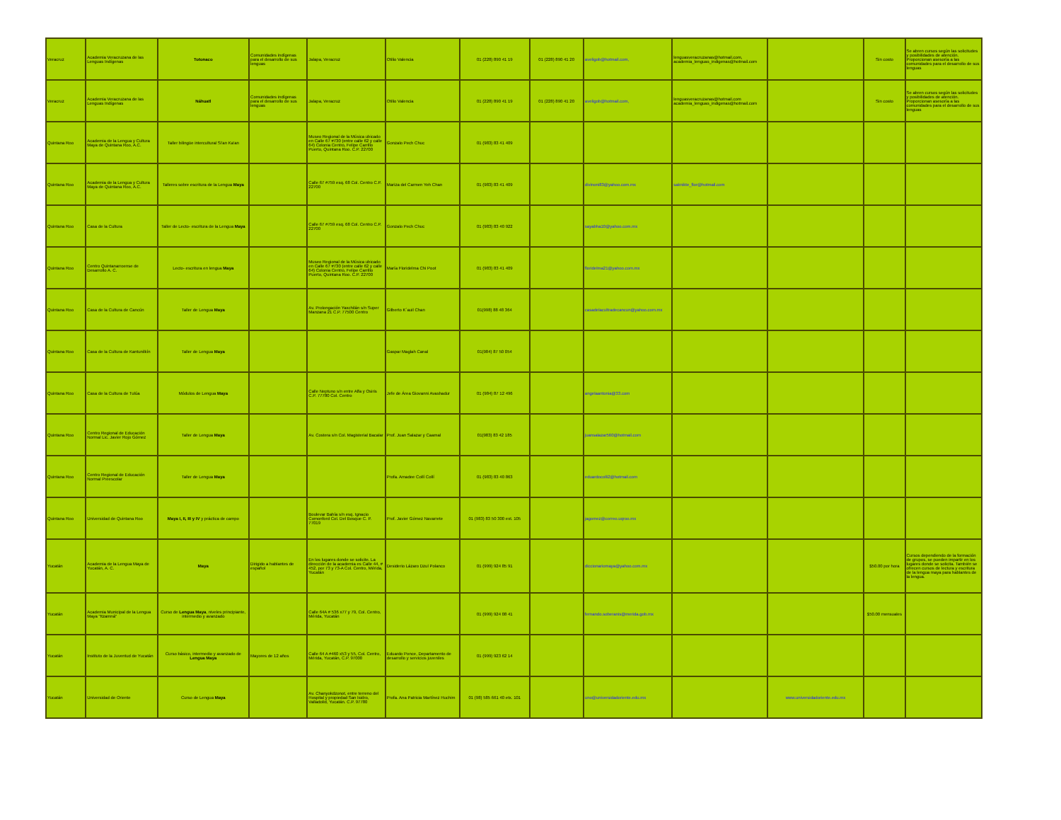| Veracruz | Academia Veracruzana de las Lenguas Indígenas | Totonaco | Comunidades indígenas para el desarrollo de sus lenguas | Jalapa, Veracruz | Otilio Valencia | 01 (228) 890 41 19 | 01 (228) 890 41 20 | aveligob@hotmail.com, | lenguasveracruzanas@hotmail.com, academia_lenguas_indigenas@hotmail.com | | Sin costo | Se abren cursos según las solicitudes y posibilidades de atención. Proporcionan asesoría a las comunidades para el desarrollo de sus lenguas |
| Veracruz | Academia Veracruzana de las Lenguas Indígenas | Náhuatl | Comunidades indígenas para el desarrollo de sus lenguas | Jalapa, Veracruz | Otilio Valencia | 01 (228) 890 41 19 | 01 (228) 890 41 20 | aveligob@hotmail.com, | lenguasveracruzanas@hotmail.com academia_lenguas_indigenas@hotmail.com | | Sin costo | Se abren cursos según las solicitudes y posibilidades de atención. Proporcionan asesoría a las comunidades para el desarrollo de sus lenguas |
| Quintana Roo | Academia de la Lengua y Cultura Maya de Quintana Roo, A.C. | Taller bilingüe intercultural Si'an Ka'an | | Museo Regional de la Música ubicado en Calle 67 #730 (entre calle 62 y calle 64) Colonia Centro, Felipe Carrillo Puerto, Quintana Roo. C.P. 22700 | Gonzalo Pech Chuc | 01 (983) 83 41 409 | | | | | | |
| Quintana Roo | Academia de la Lengua y Cultura Maya de Quintana Roo, A.C. | Talleres sobre escritura de la Lengua Maya | | Calle 67 #759 esq. 68 Col. Centro C.P. 22700 | Mariza del Carmen Yeh Chan | 01 (983) 83 41 409 | | divinoni83@yahoo.com.mx | saknikte_flor@hotmail.com | | | |
| Quintana Roo | Casa de la Cultura | Taller de Lecto- escritura de la Lengua Maya | | Calle 67 #759 esq. 68 Col. Centro C.P. 22700 | Gonzalo Pech Chuc | 01 (983) 83 40 922 | | sayabha10@yahoo.com.mx | | | | |
| Quintana Roo | Centro Quintanarroense de Desarrollo A. C. | Lecto- escritura en lengua Maya | | Museo Regional de la Música ubicado en Calle 67 #730 (entre calle 62 y calle 64) Colonia Centro, Felipe Carrillo Puerto, Quintana Roo. C.P. 22700 | María Floridelma Chi Poot | 01 (983) 83 41 409 | | floridelma21@yahoo.com.mx | | | | |
| Quintana Roo | Casa de la Cultura de Cancún | Taller de Lengua Maya | | Av. Prolongación Yaxchilán s/n Super Manzana 21 C.P. 77500 Centro | Gilberto K´auil Chan | 01(998) 88 48 364 | | casadelacultradecancun@yahoo.com.mx | | | | |
| Quintana Roo | Casa de la Cultura de Kantunilkín | Taller de Lengua Maya | | | Gaspar Maglah Canal | 01(984) 87 50 054 | | | | | | |
| Quintana Roo | Casa de la Cultura de Tulúa | Módulos de Lengua Maya | | Calle Neptuno s/n entre Alfa y Osiris C.P. 77780 Col. Centro | Jefe de Área Giovanni Avashadur | 01 (984) 87 12 496 | | angelaantonia@33.com | | | | |
| Quintana Roo | Centro Regional de Educación Normal Lic. Javier Rojo Gómez | Taller de Lengua Maya | | Av. Costera s/n Col. Magisterial Bacalar | Prof. Juan Salazar y Caamal | 01(983) 83 42 185 | | juansalazar560@hotmail.com | | | | |
| Quintana Roo | Centro Regional de Educación Normal Preescolar | Taller de Lengua Maya | | | Profa. Amadee Collí Collí | 01 (983) 83 40 863 | | eduardocolli2@hotmail.com | | | | |
| Quintana Roo | Universidad de Quintana Roo | Maya I, II, III y IV y práctica de campo | | Boulevar Bahía s/n esq. Ignacio Comonford Col. Del Bosque C. P. 77019 | Prof. Javier Gómez Navarrete | 01 (983) 83 50 300 ext. 105 | | jagomez@correo.uqroo.mx | | | | |
| Yucatán | Academia de la Lengua Maya de Yucatán, A. C. | Maya | Dirigido a hablantes de español | En los lugares donde se solicite. La dirección de la academia es Calle 44, # 452, por 73 y 73-A Col. Centro, Mérida, Yucatán | Desiderio Lázaro Dzul Polanco | 01 (999) 924 85 91 | | diccionariomaya@yahoo.com.mx | | | $50.00 por hora | Cursos dependiendo de la formación de grupos, se pueden impartir en los lugares donde se solicita. También se ofrecen cursos de lectura y escritura de la lengua maya para hablantes de la lengua. |
| Yucatán | Academia Municipal de la Lengua Maya "Itzamná" | Curso de Lengua Maya , niveles principiante, intermedio y avanzado | | Calle 64A # 536 x77 y 79, Col. Centro, Mérida, Yucatán | | 01 (999) 924 08 41 | | fernando.soberanis@merida.gob.mx | | | $50.00 mensuales | |
| Yucatán | Instituto de la Juventud de Yucatán | Curso básico, intermedio y avanzado de Lengua Maya | Mayores de 12 años | Calle 64 A #460 x53 y 55, Col. Centro, Mérida, Yucatán, C.P. 97000 | Eduardo Ponce, Departamento de desarrollo y servicios juveniles | 01 (999) 923 62 14 | | | | | | |
| Yucatán | Universidad de Oriente | Curso de Lengua Maya | | Av. Chanyokdzonot, entre terreno del Hospital y propiedad San Isidro, Valladolid, Yucatán. C.P. 97780 | Profa. Ana Patricia Martínez Huchim | 01 (98) 585 661 40 etx. 101 | | uno@universidadoriente.edu.mx | | www.universidadoriente.edu.mx | | |